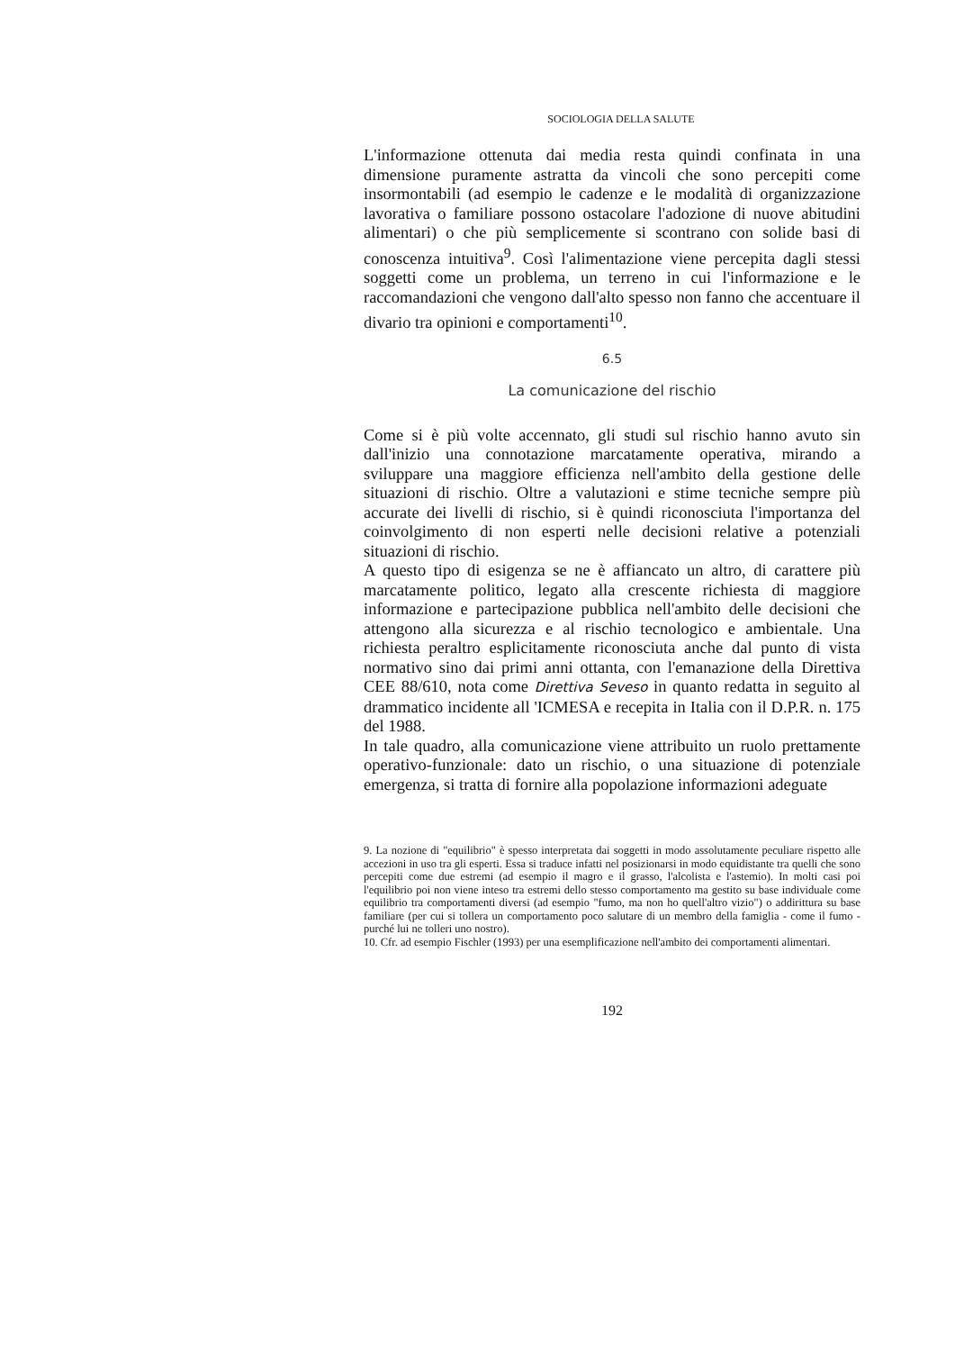SOCIOLOGIA DELLA SALUTE
L'informazione ottenuta dai media resta quindi confinata in una dimensione puramente astratta da vincoli che sono percepiti come insormontabili (ad esempio le cadenze e le modalità di organizzazione lavorativa o familiare possono ostacolare l'adozione di nuove abitudini alimentari) o che più semplicemente si scontrano con solide basi di conoscenza intuitiva<sup>9</sup>. Così l'alimentazione viene percepita dagli stessi soggetti come un problema, un terreno in cui l'informazione e le raccomandazioni che vengono dall'alto spesso non fanno che accentuare il divario tra opinioni e comportamenti<sup>10</sup>.
6.5
La comunicazione del rischio
Come si è più volte accennato, gli studi sul rischio hanno avuto sin dall'inizio una connotazione marcatamente operativa, mirando a sviluppare una maggiore efficienza nell'ambito della gestione delle situazioni di rischio. Oltre a valutazioni e stime tecniche sempre più accurate dei livelli di rischio, si è quindi riconosciuta l'importanza del coinvolgimento di non esperti nelle decisioni relative a potenziali situazioni di rischio.
A questo tipo di esigenza se ne è affiancato un altro, di carattere più marcatamente politico, legato alla crescente richiesta di maggiore informazione e partecipazione pubblica nell'ambito delle decisioni che attengono alla sicurezza e al rischio tecnologico e ambientale. Una richiesta peraltro esplicitamente riconosciuta anche dal punto di vista normativo sino dai primi anni ottanta, con l'emanazione della Direttiva CEE 88/610, nota come Direttiva Seveso in quanto redatta in seguito al drammatico incidente all 'ICMESA e recepita in Italia con il D.P.R. n. 175 del 1988.
In tale quadro, alla comunicazione viene attribuito un ruolo prettamente operativo-funzionale: dato un rischio, o una situazione di potenziale emergenza, si tratta di fornire alla popolazione informazioni adeguate
9. La nozione di "equilibrio" è spesso interpretata dai soggetti in modo assolutamente peculiare rispetto alle accezioni in uso tra gli esperti. Essa si traduce infatti nel posizionarsi in modo equidistante tra quelli che sono percepiti come due estremi (ad esempio il magro e il grasso, l'alcolista e l'astemio). In molti casi poi l'equilibrio poi non viene inteso tra estremi dello stesso comportamento ma gestito su base individuale come equilibrio tra comportamenti diversi (ad esempio "fumo, ma non ho quell'altro vizio") o addirittura su base familiare (per cui si tollera un comportamento poco salutare di un membro della famiglia - come il fumo - purché lui ne tolleri uno nostro).
10. Cfr. ad esempio Fischler (1993) per una esemplificazione nell'ambito dei comportamenti alimentari.
192